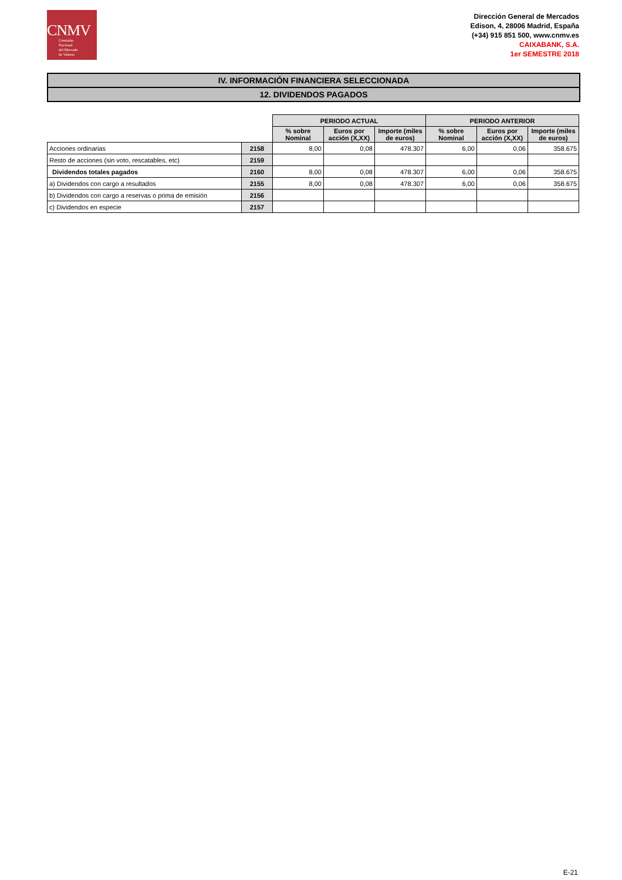CNMV
Comisión
Nacional
del Mercado
de Valores
Dirección General de Mercados
Edison, 4, 28006 Madrid, España
(+34) 915 851 500, www.cnmv.es
CAIXABANK, S.A.
1er SEMESTRE 2018
IV. INFORMACIÓN FINANCIERA SELECCIONADA
12. DIVIDENDOS PAGADOS
| | | PERIODO ACTUAL | | | PERIODO ANTERIOR | | |
| | | % sobre Nominal | Euros por acción (X,XX) | Importe (miles de euros) | % sobre Nominal | Euros por acción (X,XX) | Importe (miles de euros) |
| Acciones ordinarias | 2158 | 8,00 | 0,08 | 478.307 | 6,00 | 0,06 | 358.675 |
| Resto de acciones (sin voto, rescatables, etc) | 2159 | | | | | | |
| Dividendos totales pagados | 2160 | 8,00 | 0,08 | 478.307 | 6,00 | 0,06 | 358.675 |
| a) Dividendos con cargo a resultados | 2155 | 8,00 | 0,08 | 478.307 | 6,00 | 0,06 | 358.675 |
| b) Dividendos con cargo a reservas o prima de emisión | 2156 | | | | | | |
| c) Dividendos en especie | 2157 | | | | | | |
E-21